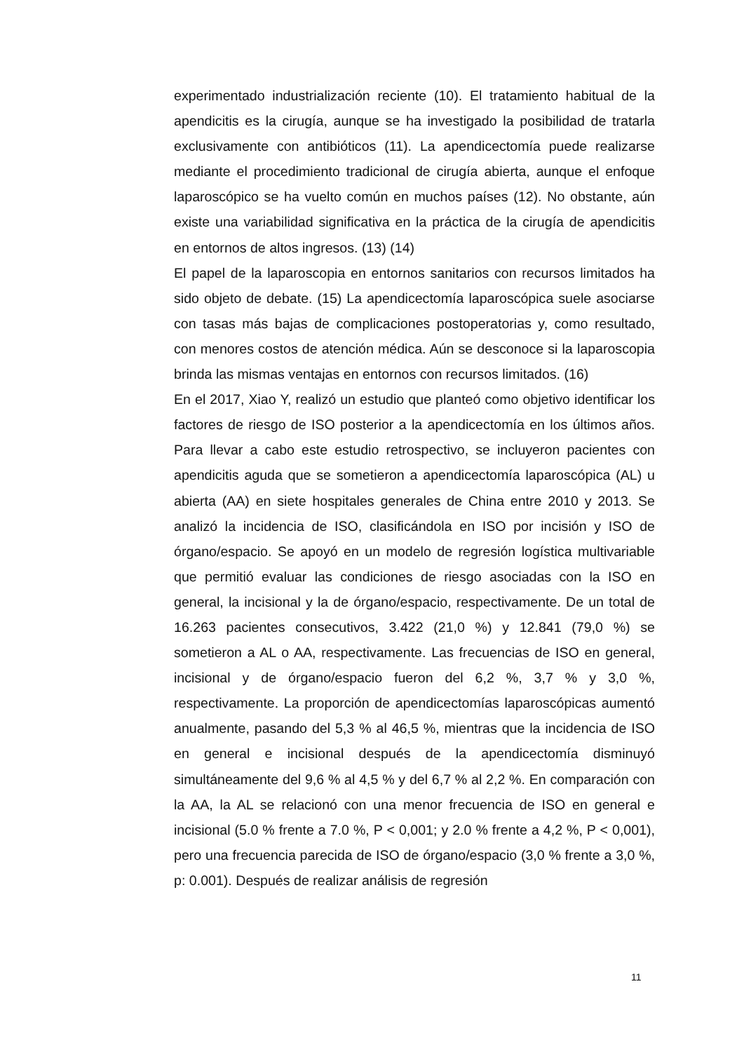experimentado industrialización reciente (10). El tratamiento habitual de la apendicitis es la cirugía, aunque se ha investigado la posibilidad de tratarla exclusivamente con antibióticos (11). La apendicectomía puede realizarse mediante el procedimiento tradicional de cirugía abierta, aunque el enfoque laparoscópico se ha vuelto común en muchos países (12). No obstante, aún existe una variabilidad significativa en la práctica de la cirugía de apendicitis en entornos de altos ingresos. (13) (14)
El papel de la laparoscopia en entornos sanitarios con recursos limitados ha sido objeto de debate. (15) La apendicectomía laparoscópica suele asociarse con tasas más bajas de complicaciones postoperatorias y, como resultado, con menores costos de atención médica. Aún se desconoce si la laparoscopia brinda las mismas ventajas en entornos con recursos limitados. (16)
En el 2017, Xiao Y, realizó un estudio que planteó como objetivo identificar los factores de riesgo de ISO posterior a la apendicectomía en los últimos años. Para llevar a cabo este estudio retrospectivo, se incluyeron pacientes con apendicitis aguda que se sometieron a apendicectomía laparoscópica (AL) u abierta (AA) en siete hospitales generales de China entre 2010 y 2013. Se analizó la incidencia de ISO, clasificándola en ISO por incisión y ISO de órgano/espacio. Se apoyó en un modelo de regresión logística multivariable que permitió evaluar las condiciones de riesgo asociadas con la ISO en general, la incisional y la de órgano/espacio, respectivamente. De un total de 16.263 pacientes consecutivos, 3.422 (21,0 %) y 12.841 (79,0 %) se sometieron a AL o AA, respectivamente. Las frecuencias de ISO en general, incisional y de órgano/espacio fueron del 6,2 %, 3,7 % y 3,0 %, respectivamente. La proporción de apendicectomías laparoscópicas aumentó anualmente, pasando del 5,3 % al 46,5 %, mientras que la incidencia de ISO en general e incisional después de la apendicectomía disminuyó simultáneamente del 9,6 % al 4,5 % y del 6,7 % al 2,2 %. En comparación con la AA, la AL se relacionó con una menor frecuencia de ISO en general e incisional (5.0 % frente a 7.0 %, P < 0,001; y 2.0 % frente a 4,2 %, P < 0,001), pero una frecuencia parecida de ISO de órgano/espacio (3,0 % frente a 3,0 %, p: 0.001). Después de realizar análisis de regresión
11